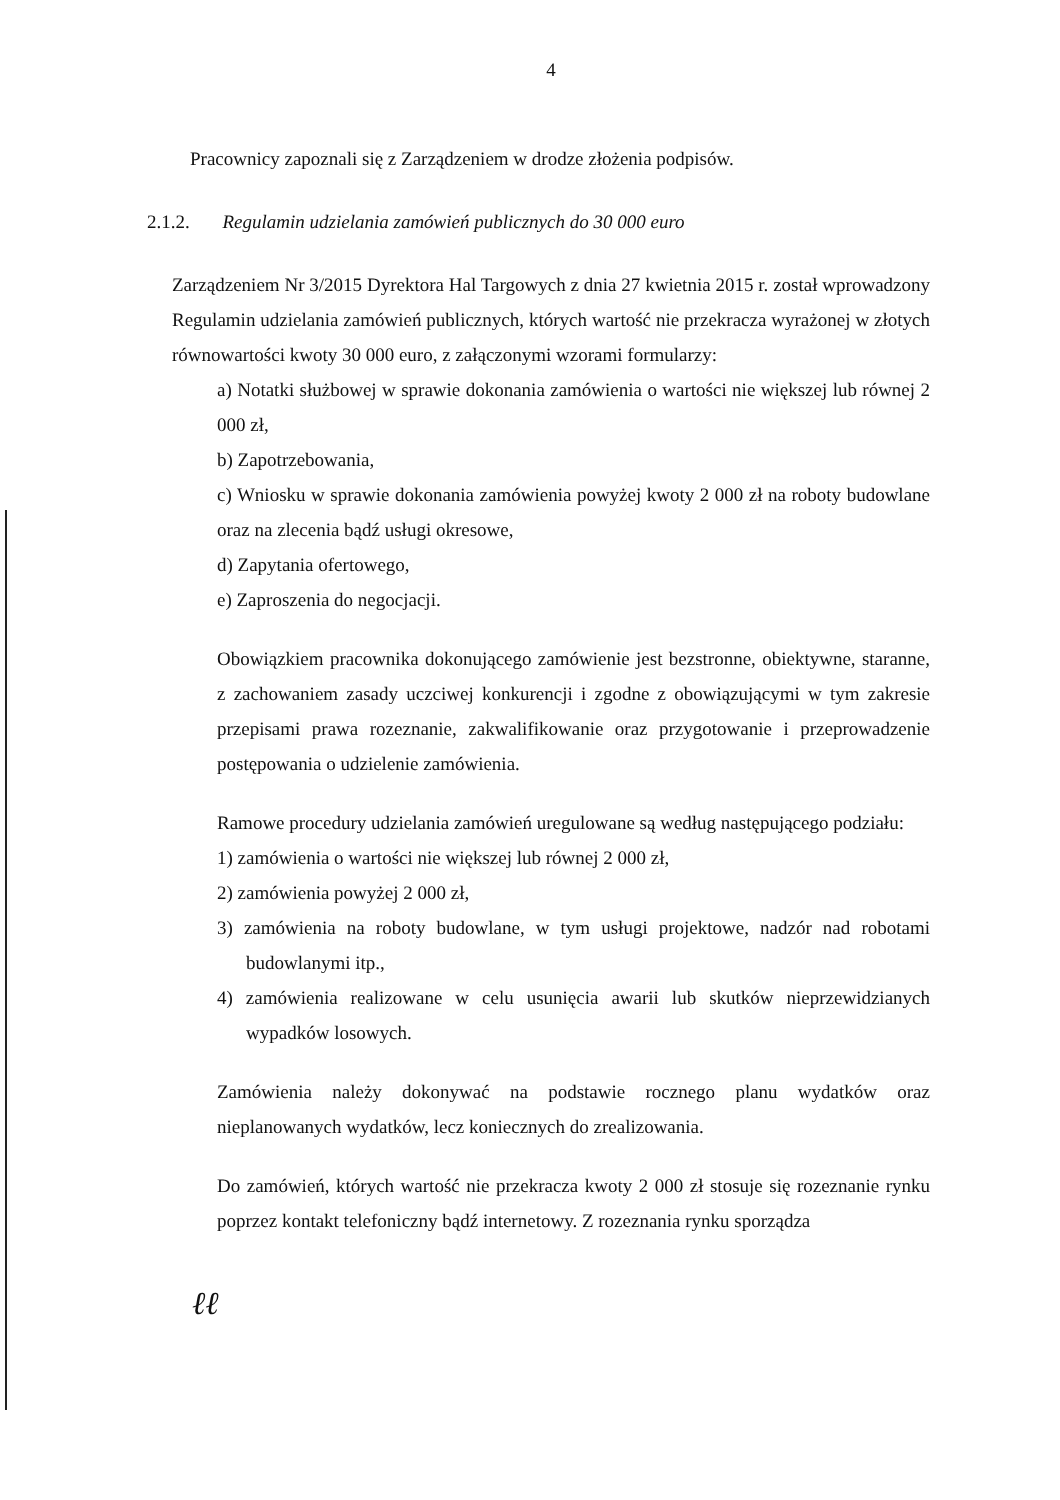4
Pracownicy zapoznali się z Zarządzeniem w drodze złożenia podpisów.
2.1.2. Regulamin udzielania zamówień publicznych do 30 000 euro
Zarządzeniem Nr 3/2015 Dyrektora Hal Targowych z dnia 27 kwietnia 2015 r. został wprowadzony Regulamin udzielania zamówień publicznych, których wartość nie przekracza wyrażonej w złotych równowartości kwoty 30 000 euro, z załączonymi wzorami formularzy:
a) Notatki służbowej w sprawie dokonania zamówienia o wartości nie większej lub równej 2 000 zł,
b) Zapotrzebowania,
c) Wniosku w sprawie dokonania zamówienia powyżej kwoty 2 000 zł na roboty budowlane oraz na zlecenia bądź usługi okresowe,
d) Zapytania ofertowego,
e) Zaproszenia do negocjacji.
Obowiązkiem pracownika dokonującego zamówienie jest bezstronne, obiektywne, staranne, z zachowaniem zasady uczciwej konkurencji i zgodne z obowiązującymi w tym zakresie przepisami prawa rozeznanie, zakwalifikowanie oraz przygotowanie i przeprowadzenie postępowania o udzielenie zamówienia.
Ramowe procedury udzielania zamówień uregulowane są według następującego podziału:
1) zamówienia o wartości nie większej lub równej 2 000 zł,
2) zamówienia powyżej 2 000 zł,
3) zamówienia na roboty budowlane, w tym usługi projektowe, nadzór nad robotami budowlanymi itp.,
4) zamówienia realizowane w celu usunięcia awarii lub skutków nieprzewidzianych wypadków losowych.
Zamówienia należy dokonywać na podstawie rocznego planu wydatków oraz nieplanowanych wydatków, lecz koniecznych do zrealizowania.
Do zamówień, których wartość nie przekracza kwoty 2 000 zł stosuje się rozeznanie rynku poprzez kontakt telefoniczny bądź internetowy. Z rozeznania rynku sporządza
ℓℓ